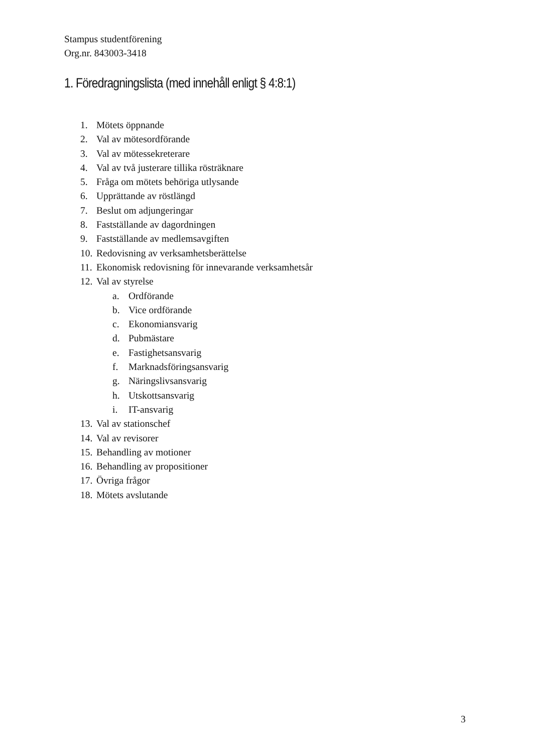Stampus studentförening
Org.nr. 843003-3418
1. Föredragningslista (med innehåll enligt § 4:8:1)
1. Mötets öppnande
2. Val av mötesordförande
3. Val av mötessekreterare
4. Val av två justerare tillika rösträknare
5. Fråga om mötets behöriga utlysande
6. Upprättande av röstlängd
7. Beslut om adjungeringar
8. Fastställande av dagordningen
9. Fastställande av medlemsavgiften
10. Redovisning av verksamhetsberättelse
11. Ekonomisk redovisning för innevarande verksamhetsår
12. Val av styrelse
a. Ordförande
b. Vice ordförande
c. Ekonomiansvarig
d. Pubmästare
e. Fastighetsansvarig
f. Marknadsföringsansvarig
g. Näringslivsansvarig
h. Utskottsansvarig
i. IT-ansvarig
13. Val av stationschef
14. Val av revisorer
15. Behandling av motioner
16. Behandling av propositioner
17. Övriga frågor
18. Mötets avslutande
3